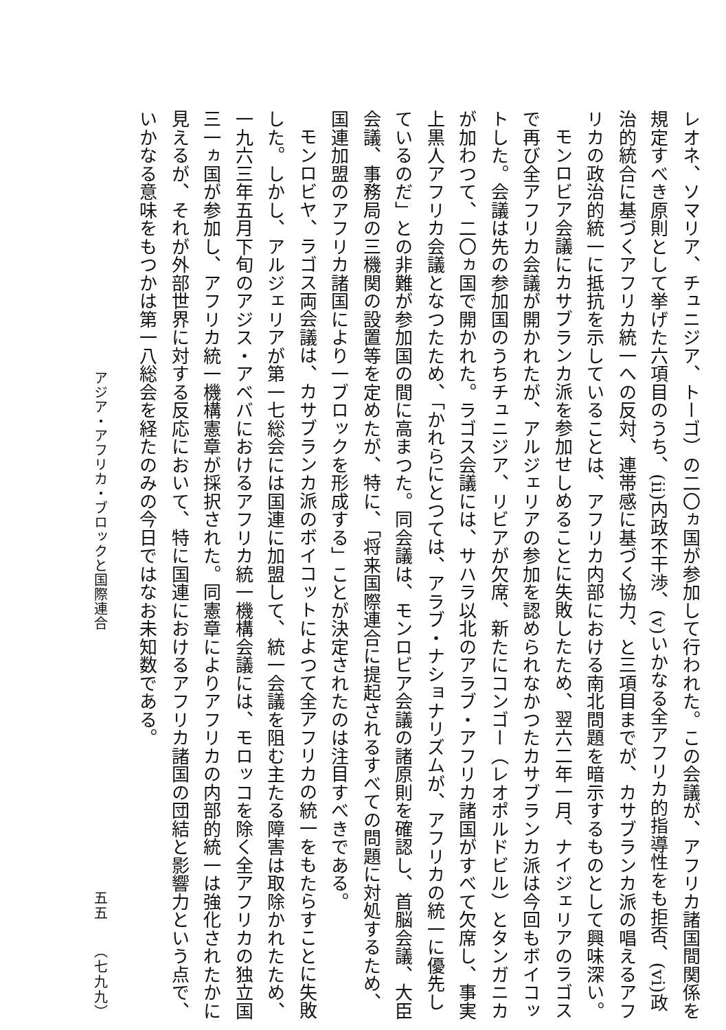レオネ、ソマリア、チュニジア、トーゴ）の二〇ヵ国が参加して行われた。この会議が、アフリカ諸国間関係を規定すべき原則として挙げた六項目のうち、(ii)内政不干渉、(v)いかなる全アフリカ的指導性をも拒否、(vi)政治的統合に基づくアフリカ統一への反対、連帯感に基づく協力、と三項目までが、カサブランカ派の唱えるアフリカの政治的統一に抵抗を示していることは、アフリカ内部における南北問題を暗示するものとして興味深い。
モンロビア会議にカサブランカ派を参加せしめることに失敗したため、翌六二年一月、ナイジェリアのラゴスで再び全アフリカ会議が開かれたが、アルジェリアの参加を認められなかつたカサブランカ派は今回もボイコットした。会議は先の参加国のうちチュニジア、リビアが欠席、新たにコンゴー（レオポルドビル）とタンガニカが加わつて、二〇ヵ国で開かれた。ラゴス会議には、サハラ以北のアラブ・アフリカ諸国がすべて欠席し、事実上黒人アフリカ会議となつたため、「かれらにとつては、アラブ・ナショナリズムが、アフリカの統一に優先しているのだ」との非難が参加国の間に高まつた。同会議は、モンロビア会議の諸原則を確認し、首脳会議、大臣会議、事務局の三機関の設置等を定めたが、特に、「将来国際連合に提起されるすべての問題に対処するため、国連加盟のアフリカ諸国により一ブロックを形成する」ことが決定されたのは注目すべきである。
モンロビヤ、ラゴス両会議は、カサブランカ派のボイコットによつて全アフリカの統一をもたらすことに失敗した。しかし、アルジェリアが第一七総会には国連に加盟して、統一会議を阻む主たる障害は取除かれたため、一九六三年五月下旬のアジス・アベバにおけるアフリカ統一機構会議には、モロッコを除く全アフリカの独立国三一ヵ国が参加し、アフリカ統一機構憲章が採択された。同憲章によりアフリカの内部的統一は強化されたかに見えるが、それが外部世界に対する反応において、特に国連におけるアフリカ諸国の団結と影響力という点で、いかなる意味をもつかは第一八総会を経たのみの今日ではなお未知数である。
アジア・アフリカ・ブロックと国際連合
五五　　（七九九）